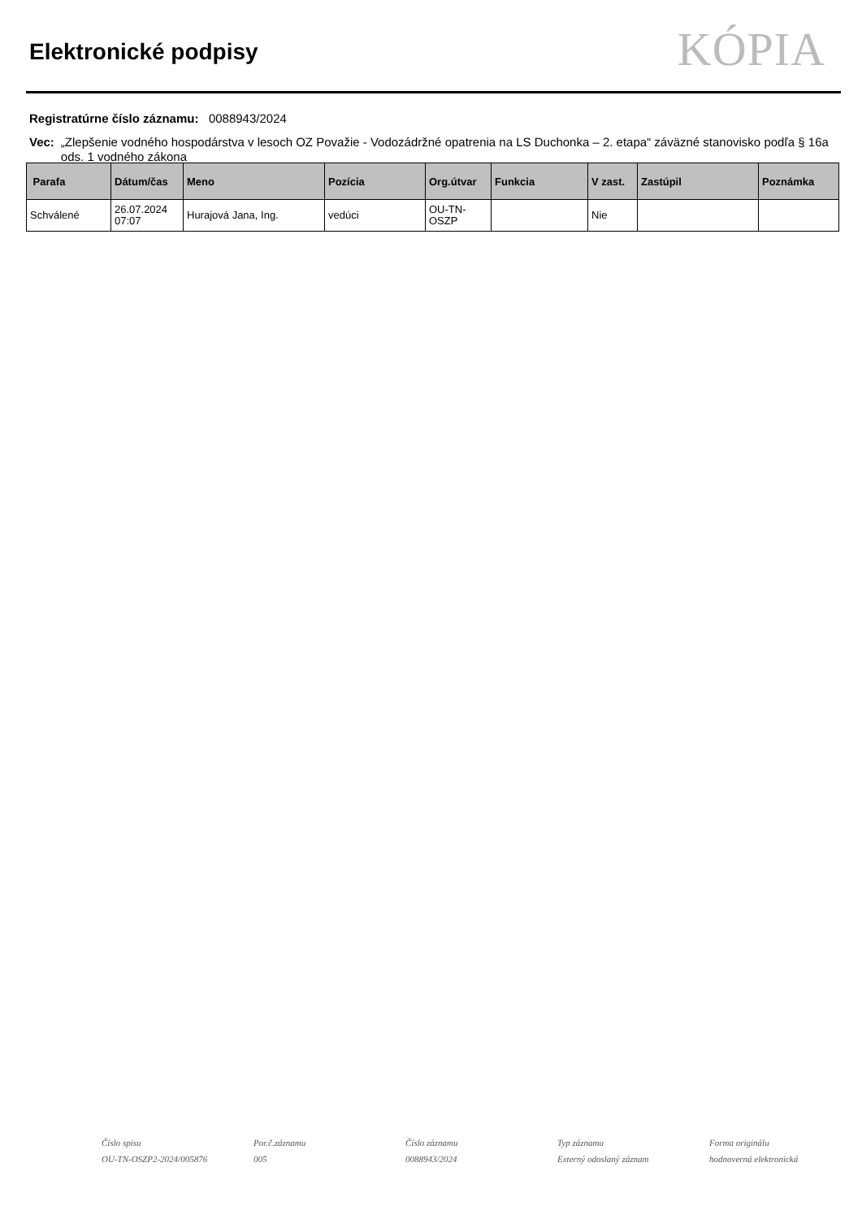Elektronické podpisy
KÓPIA
Registratúrne číslo záznamu: 0088943/2024
Vec: „Zlepšenie vodného hospodárstva v lesoch OZ Považie - Vodozádržné opatrenia na LS Duchonka – 2. etapa“ záväzné stanovisko podľa § 16a ods. 1 vodného zákona
| Parafa | Dátum/čas | Meno | Pozícia | Org.útvar | Funkcia | V zast. | Zastúpil | Poznámka |
| --- | --- | --- | --- | --- | --- | --- | --- | --- |
| Schválené | 26.07.2024 07:07 | Hurajová Jana, Ing. | vedúci | OU-TN- OSZP | | Nie | | |
Číslo spisu
OU-TN-OSZP2-2024/005876
Por.č.záznamu
005
Číslo záznamu
0088943/2024
Typ záznamu
Externý odoslaný záznam
Forma originálu
hodnoverná elektronická